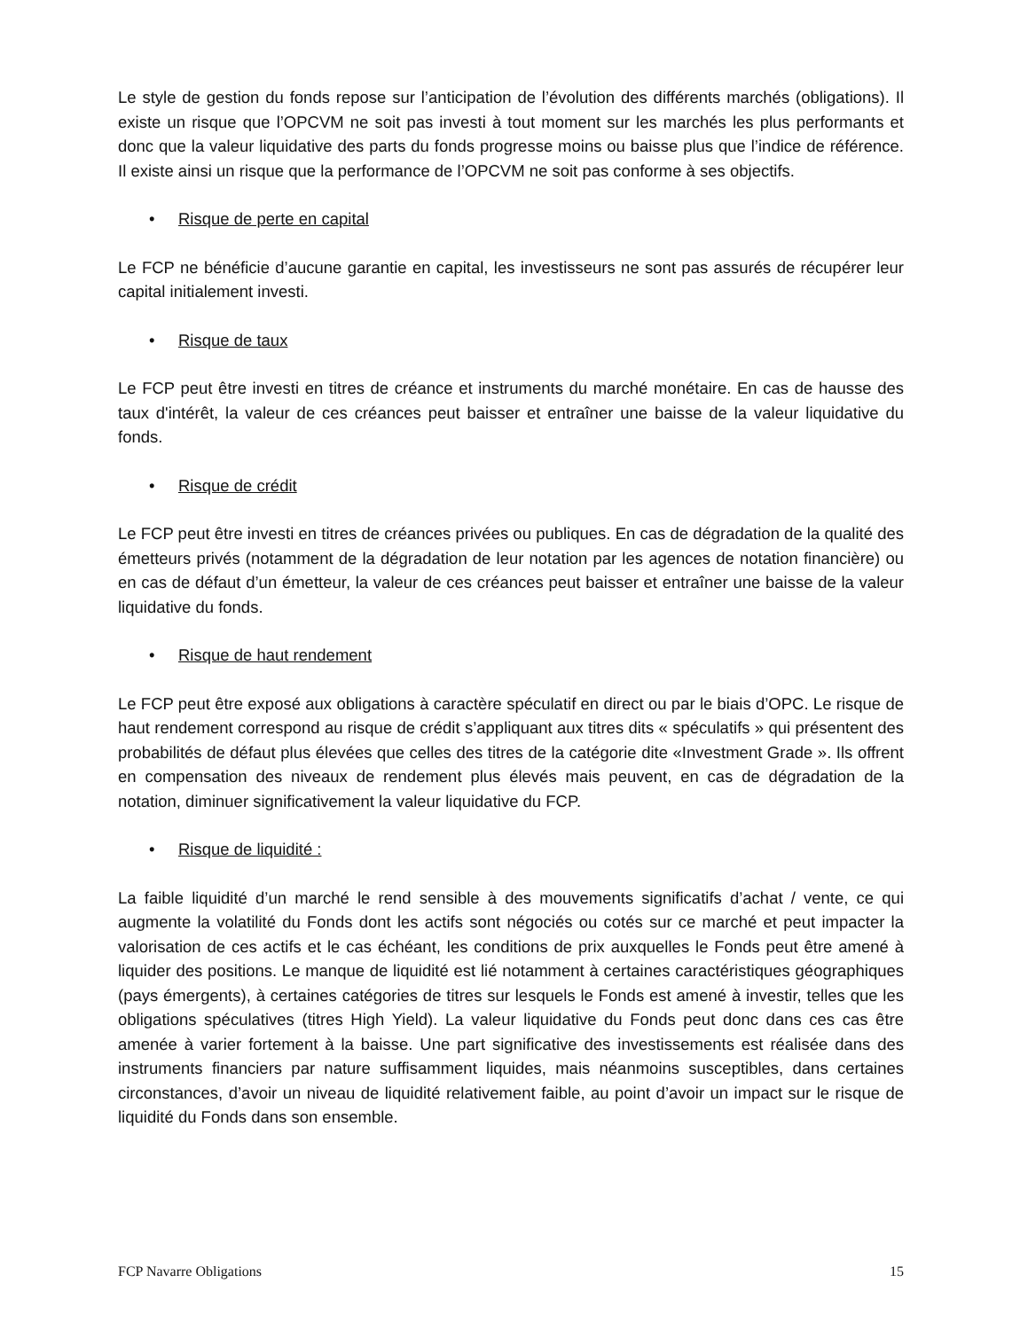Le style de gestion du fonds repose sur l’anticipation de l’évolution des différents marchés (obligations). Il existe un risque que l’OPCVM ne soit pas investi à tout moment sur les marchés les plus performants et donc que la valeur liquidative des parts du fonds progresse moins ou baisse plus que l’indice de référence. Il existe ainsi un risque que la performance de l’OPCVM ne soit pas conforme à ses objectifs.
• Risque de perte en capital
Le FCP ne bénéficie d’aucune garantie en capital, les investisseurs ne sont pas assurés de récupérer leur capital initialement investi.
• Risque de taux
Le FCP peut être investi en titres de créance et instruments du marché monétaire. En cas de hausse des taux d'intérêt, la valeur de ces créances peut baisser et entraîner une baisse de la valeur liquidative du fonds.
• Risque de crédit
Le FCP peut être investi en titres de créances privées ou publiques. En cas de dégradation de la qualité des émetteurs privés (notamment de la dégradation de leur notation par les agences de notation financière) ou en cas de défaut d’un émetteur, la valeur de ces créances peut baisser et entraîner une baisse de la valeur liquidative du fonds.
• Risque de haut rendement
Le FCP peut être exposé aux obligations à caractère spéculatif en direct ou par le biais d’OPC. Le risque de haut rendement correspond au risque de crédit s’appliquant aux titres dits « spéculatifs » qui présentent des probabilités de défaut plus élevées que celles des titres de la catégorie dite «Investment Grade ». Ils offrent en compensation des niveaux de rendement plus élevés mais peuvent, en cas de dégradation de la notation, diminuer significativement la valeur liquidative du FCP.
• Risque de liquidité :
La faible liquidité d’un marché le rend sensible à des mouvements significatifs d’achat / vente, ce qui augmente la volatilité du Fonds dont les actifs sont négociés ou cotés sur ce marché et peut impacter la valorisation de ces actifs et le cas échéant, les conditions de prix auxquelles le Fonds peut être amené à liquider des positions. Le manque de liquidité est lié notamment à certaines caractéristiques géographiques (pays émergents), à certaines catégories de titres sur lesquels le Fonds est amené à investir, telles que les obligations spéculatives (titres High Yield). La valeur liquidative du Fonds peut donc dans ces cas être amenée à varier fortement à la baisse. Une part significative des investissements est réalisée dans des instruments financiers par nature suffisamment liquides, mais néanmoins susceptibles, dans certaines circonstances, d’avoir un niveau de liquidité relativement faible, au point d’avoir un impact sur le risque de liquidité du Fonds dans son ensemble.
FCP Navarre Obligations 15